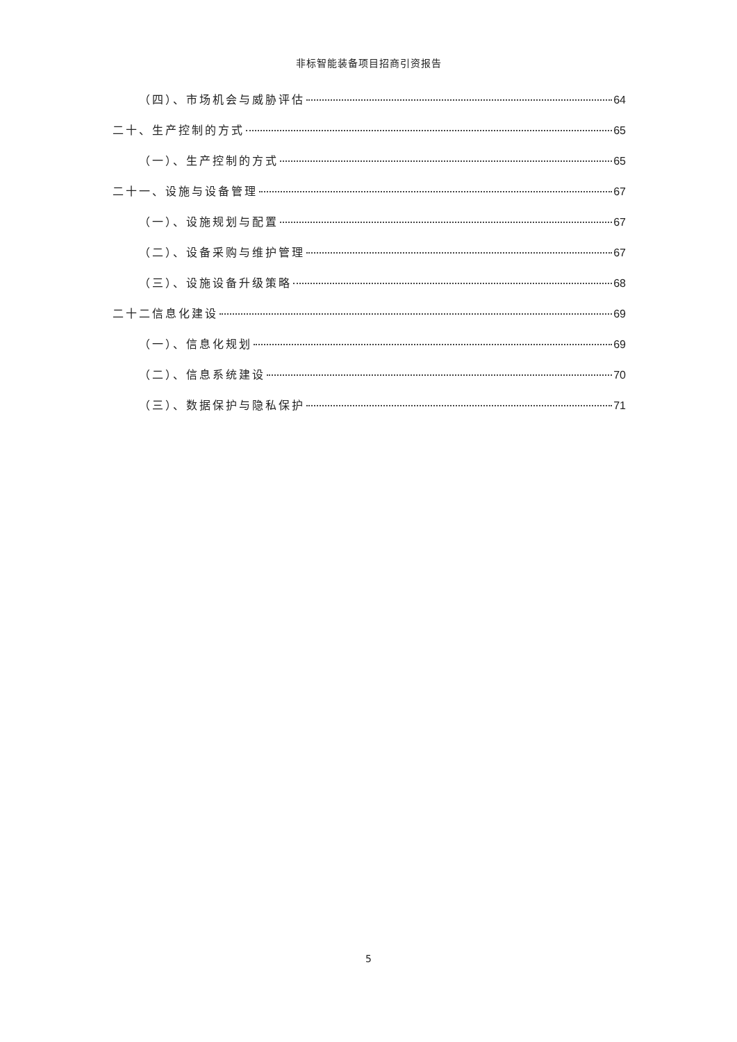非标智能装备项目招商引资报告
（四）、市场机会与威胁评估 64
二十、生产控制的方式 65
（一）、生产控制的方式 65
二十一、设施与设备管理 67
（一）、设施规划与配置 67
（二）、设备采购与维护管理 67
（三）、设施设备升级策略 68
二十二信息化建设 69
（一）、信息化规划 69
（二）、信息系统建设 70
（三）、数据保护与隐私保护 71
5